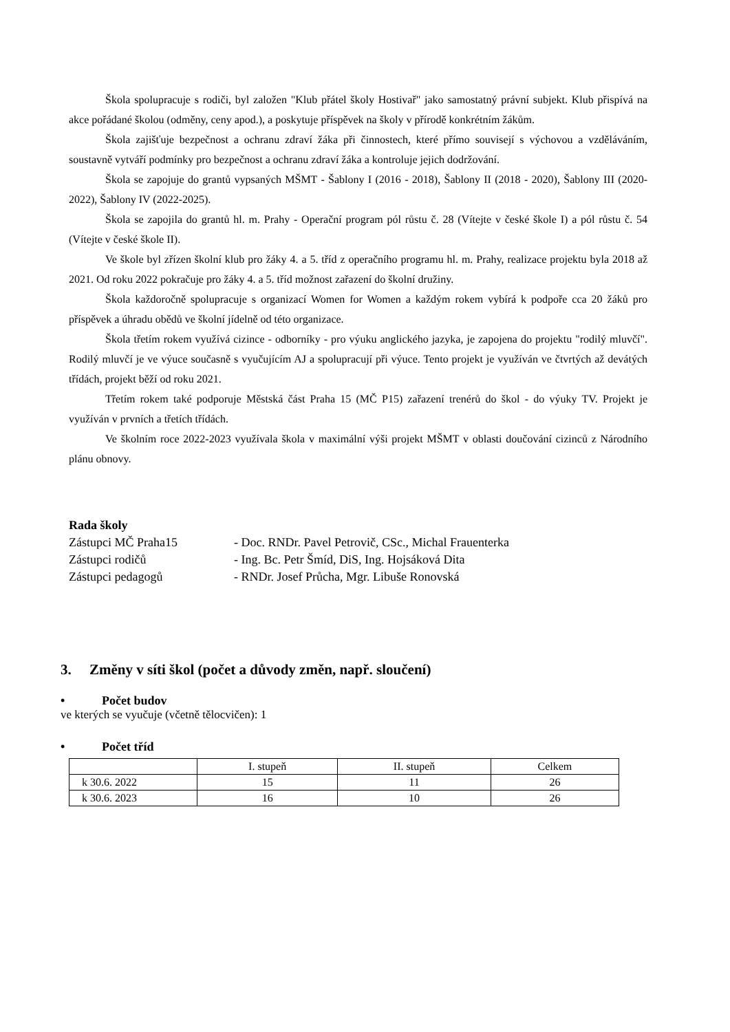Škola spolupracuje s rodiči, byl založen "Klub přátel školy Hostivař" jako samostatný právní subjekt. Klub přispívá na akce pořádané školou (odměny, ceny apod.), a poskytuje příspěvek na školy v přírodě konkrétním žákům.
Škola zajišťuje bezpečnost a ochranu zdraví žáka při činnostech, které přímo souvisejí s výchovou a vzděláváním, soustavně vytváří podmínky pro bezpečnost a ochranu zdraví žáka a kontroluje jejich dodržování.
Škola se zapojuje do grantů vypsaných MŠMT - Šablony I (2016 - 2018), Šablony II (2018 - 2020), Šablony III (2020-2022), Šablony IV (2022-2025).
Škola se zapojila do grantů hl. m. Prahy - Operační program pól růstu č. 28 (Vítejte v české škole I) a pól růstu č. 54 (Vítejte v české škole II).
Ve škole byl zřízen školní klub pro žáky 4. a 5. tříd z operačního programu hl. m. Prahy, realizace projektu byla 2018 až 2021. Od roku 2022 pokračuje pro žáky 4. a 5. tříd možnost zařazení do školní družiny.
Škola každoročně spolupracuje s organizací Women for Women a každým rokem vybírá k podpoře cca 20 žáků pro příspěvek a úhradu obědů ve školní jídelně od této organizace.
Škola třetím rokem využívá cizince - odborníky - pro výuku anglického jazyka, je zapojena do projektu "rodilý mluvčí". Rodilý mluvčí je ve výuce současně s vyučujícím AJ a spolupracují při výuce. Tento projekt je využíván ve čtvrtých až devátých třídách, projekt běží od roku 2021.
Třetím rokem také podporuje Městská část Praha 15 (MČ P15) zařazení trenérů do škol - do výuky TV. Projekt je využíván v prvních a třetích třídách.
Ve školním roce 2022-2023 využívala škola v maximální výši projekt MŠMT v oblasti doučování cizinců z Národního plánu obnovy.
Rada školy
Zástupci MČ Praha15 - Doc. RNDr. Pavel Petrovič, CSc., Michal Frauenterka
Zástupci rodičů - Ing. Bc. Petr Šmíd, DiS, Ing. Hojsáková Dita
Zástupci pedagogů - RNDr. Josef Průcha, Mgr. Libuše Ronovská
3. Změny v síti škol (počet a důvody změn, např. sloučení)
• Počet budov
ve kterých se vyučuje (včetně tělocvičen): 1
• Počet tříd
| | I. stupeň | II. stupeň | Celkem |
| --- | --- | --- | --- |
| k 30.6. 2022 | 15 | 11 | 26 |
| k 30.6. 2023 | 16 | 10 | 26 |